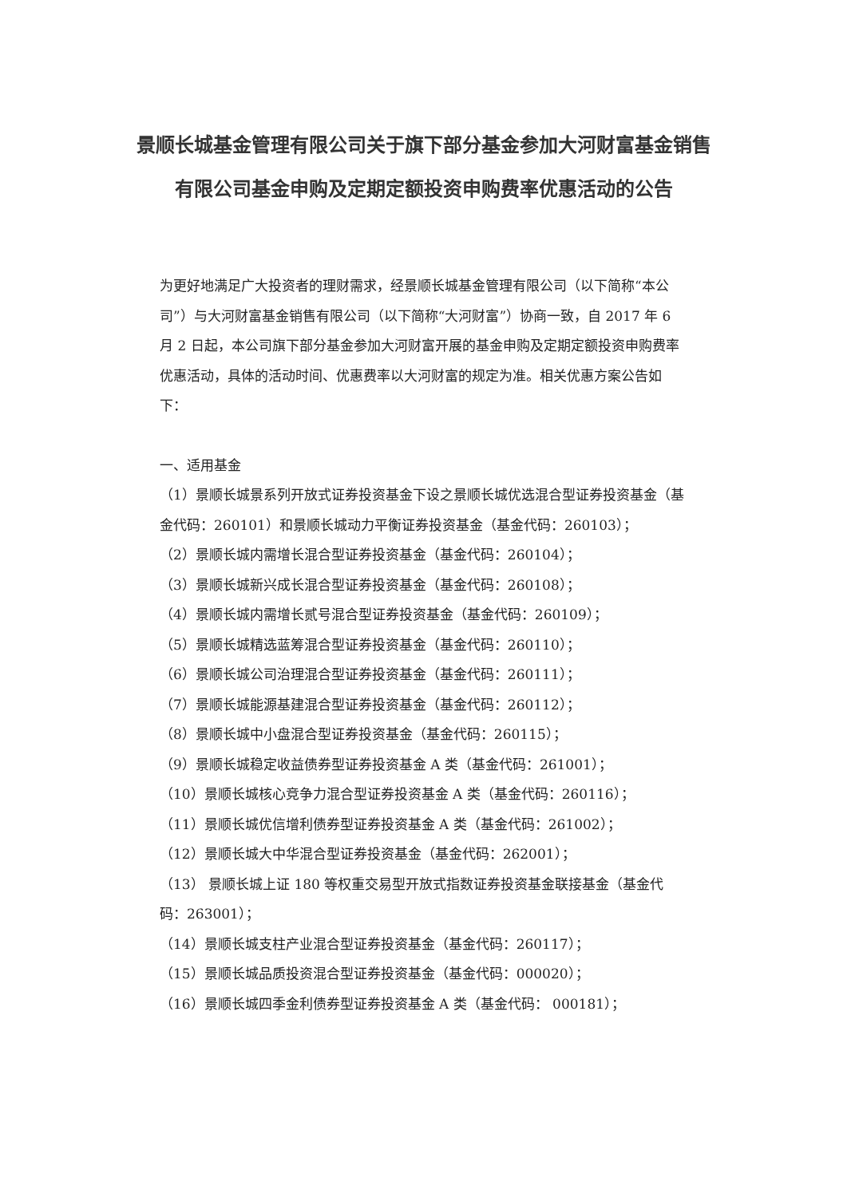景顺长城基金管理有限公司关于旗下部分基金参加大河财富基金销售有限公司基金申购及定期定额投资申购费率优惠活动的公告
为更好地满足广大投资者的理财需求，经景顺长城基金管理有限公司（以下简称“本公司”）与大河财富基金销售有限公司（以下简称“大河财富”）协商一致，自 2017 年 6 月 2 日起，本公司旗下部分基金参加大河财富开展的基金申购及定期定额投资申购费率优惠活动，具体的活动时间、优惠费率以大河财富的规定为准。相关优惠方案公告如下：
一、适用基金
（1）景顺长城景系列开放式证券投资基金下设之景顺长城优选混合型证券投资基金（基金代码：260101）和景顺长城动力平衡证券投资基金（基金代码：260103）；
（2）景顺长城内需增长混合型证券投资基金（基金代码：260104）；
（3）景顺长城新兴成长混合型证券投资基金（基金代码：260108）；
（4）景顺长城内需增长贰号混合型证券投资基金（基金代码：260109）；
（5）景顺长城精选蓝筹混合型证券投资基金（基金代码：260110）；
（6）景顺长城公司治理混合型证券投资基金（基金代码：260111）；
（7）景顺长城能源基建混合型证券投资基金（基金代码：260112）；
（8）景顺长城中小盘混合型证券投资基金（基金代码：260115）；
（9）景顺长城稳定收益债券型证券投资基金 A 类（基金代码：261001）；
（10）景顺长城核心竞争力混合型证券投资基金 A 类（基金代码：260116）；
（11）景顺长城优信增利债券型证券投资基金 A 类（基金代码：261002）；
（12）景顺长城大中华混合型证券投资基金（基金代码：262001）；
（13） 景顺长城上证 180 等权重交易型开放式指数证券投资基金联接基金（基金代码：263001）；
（14）景顺长城支柱产业混合型证券投资基金（基金代码：260117）；
（15）景顺长城品质投资混合型证券投资基金（基金代码：000020）；
（16）景顺长城四季金利债券型证券投资基金 A 类（基金代码： 000181）；